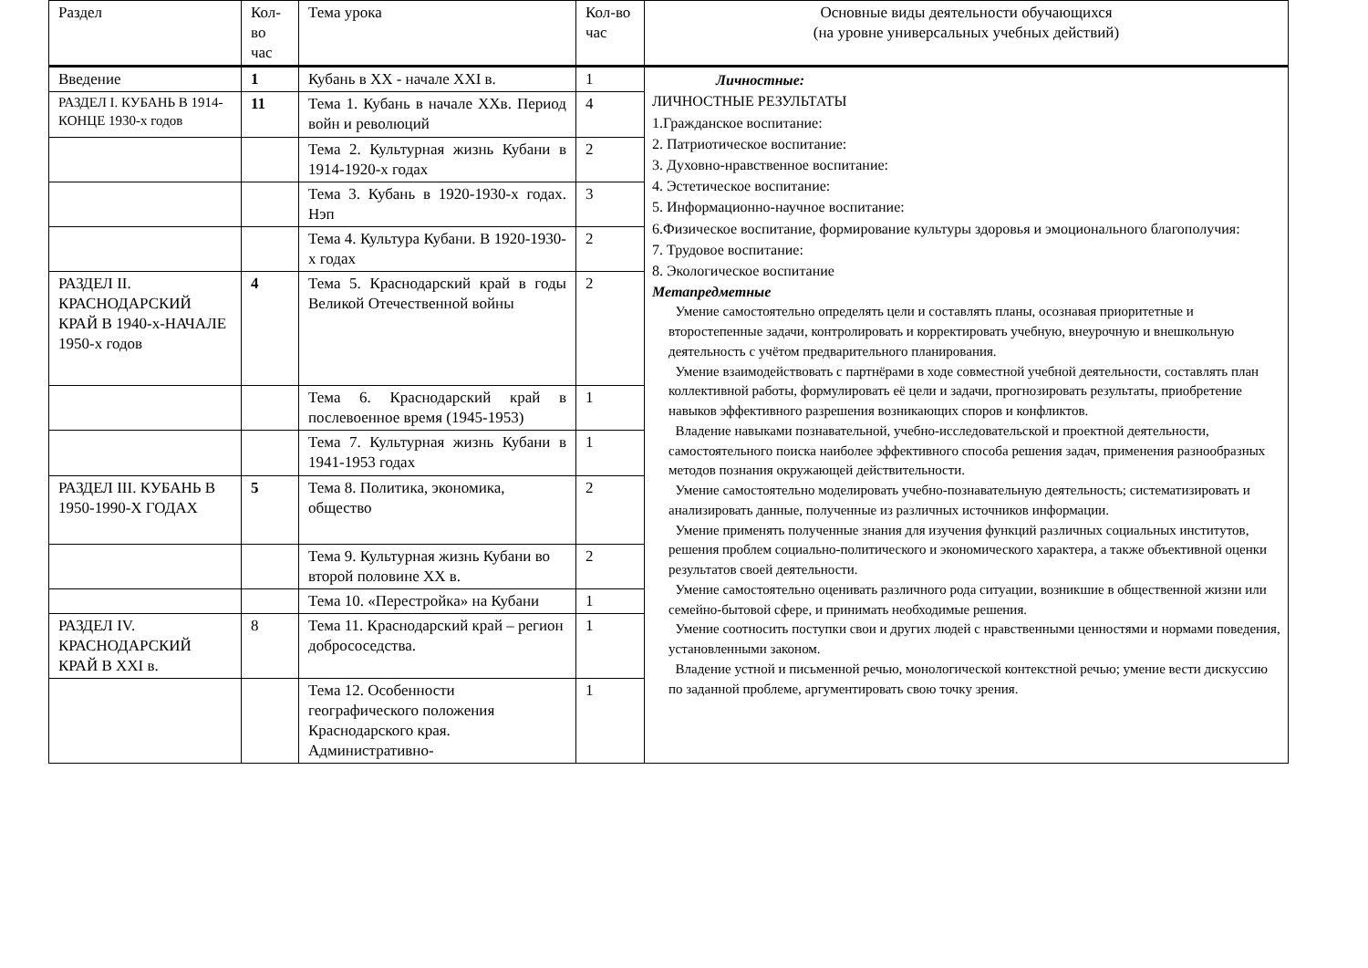| Раздел | Кол-во час | Тема урока | Кол-во час | Основные виды деятельности обучающихся (на уровне универсальных учебных действий) |
| --- | --- | --- | --- | --- |
| Введение | 1 | Кубань в XX - начале XXI в. | 1 | Личностные: ЛИЧНОСТНЫЕ РЕЗУЛЬТАТЫ 1.Гражданское воспитание: 2. Патриотическое воспитание: 3. Духовно-нравственное воспитание: 4. Эстетическое воспитание: 5. Информационно-научное воспитание: 6.Физическое воспитание, формирование культуры здоровья и эмоционального благополучия: 7. Трудовое воспитание: 8. Экологическое воспитание Метапредметные Умение самостоятельно определять цели и составлять планы, осознавая приоритетные и второстепенные задачи, контролировать и корректировать учебную, внеурочную и внешкольную деятельность с учётом предварительного планирования. Умение взаимодействовать с партнёрами в ходе совместной учебной деятельности, составлять план коллективной работы, формулировать её цели и задачи, прогнозировать результаты, приобретение навыков эффективного разрешения возникающих споров и конфликтов. Владение навыками познавательной, учебно-исследовательской и проектной деятельности, самостоятельного поиска наиболее эффективного способа решения задач, применения разнообразных методов познания окружающей действительности. Умение самостоятельно моделировать учебно-познавательную деятельность; систематизировать и анализировать данные, полученные из различных источников информации. Умение применять полученные знания для изучения функций различных социальных институтов, решения проблем социально-политического и экономического характера, а также объективной оценки результатов своей деятельности. Умение самостоятельно оценивать различного рода ситуации, возникшие в общественной жизни или семейно-бытовой сфере, и принимать необходимые решения. Умение соотносить поступки свои и других людей с нравственными ценностями и нормами поведения, установленными законом. Владение устной и письменной речью, монологической контекстной речью; умение вести дискуссию по заданной проблеме, аргументировать свою точку зрения. |
| РАЗДЕЛ I. КУБАНЬ В 1914-КОНЦЕ 1930-х годов | 11 | Тема 1. Кубань в начале XXв. Период войн и революций | 4 | |
| | | Тема 2. Культурная жизнь Кубани в 1914-1920-х годах | 2 | |
| | | Тема 3. Кубань в 1920-1930-х годах. Нэп | 3 | |
| | | Тема 4. Культура Кубани. В 1920-1930-х годах | 2 | |
| РАЗДЕЛ II. КРАСНОДАРСКИЙ КРАЙ В 1940-х-НАЧАЛЕ 1950-х годов | 4 | Тема 5. Краснодарский край в годы Великой Отечественной войны | 2 | |
| | | Тема 6. Краснодарский край в послевоенное время (1945-1953) | 1 | |
| | | Тема 7. Культурная жизнь Кубани в 1941-1953 годах | 1 | |
| РАЗДЕЛ III. КУБАНЬ В 1950-1990-Х ГОДАХ | 5 | Тема 8. Политика, экономика, общество | 2 | |
| | | Тема 9. Культурная жизнь Кубани во второй половине XX в. | 2 | |
| | | Тема 10. «Перестройка» на Кубани | 1 | |
| РАЗДЕЛ IV. КРАСНОДАРСКИЙ КРАЙ В XXI в. | 8 | Тема 11. Краснодарский край – регион добрососедства. | 1 | |
| | | Тема 12. Особенности географического положения Краснодарского края. Административно- | 1 | |